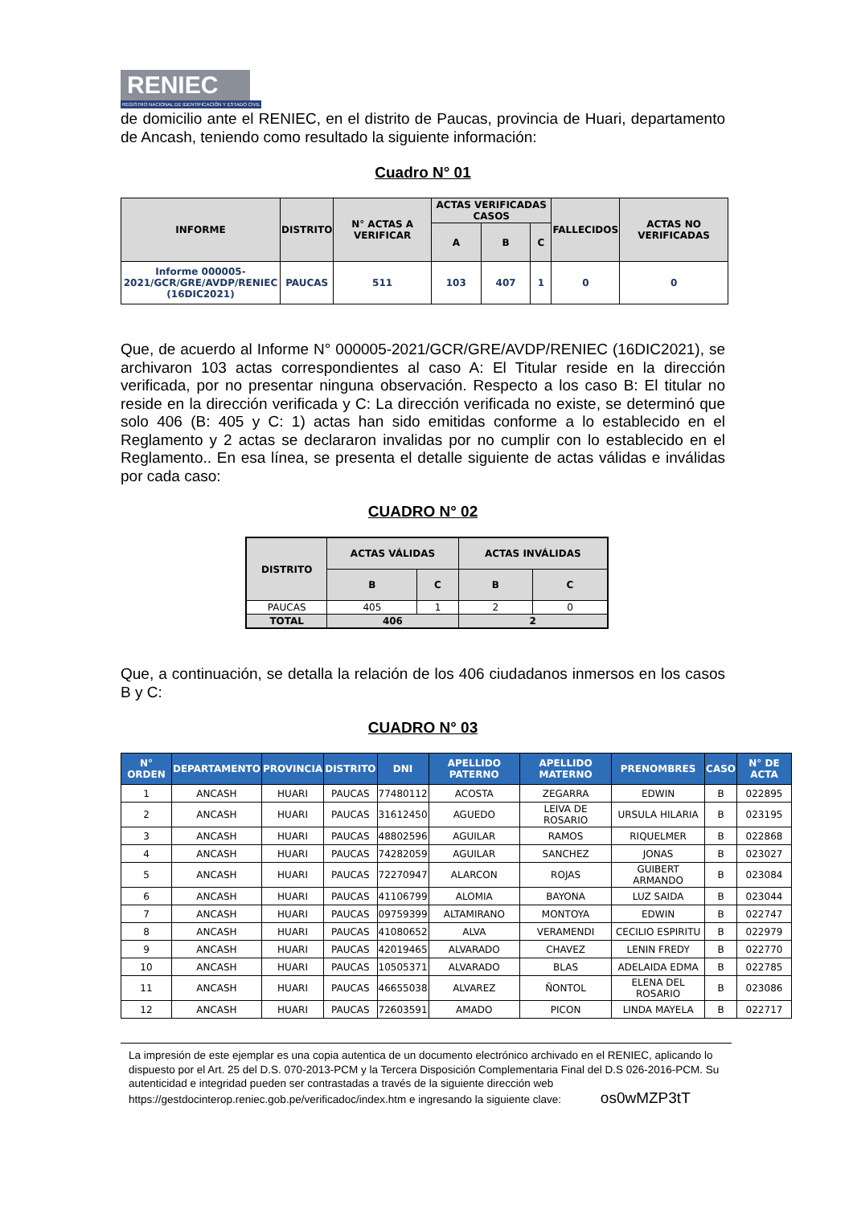RENIEC
REGISTRO NACIONAL DE IDENTIFICACIÓN Y ESTADO CIVIL
de domicilio ante el RENIEC, en el distrito de Paucas, provincia de Huari, departamento de Ancash, teniendo como resultado la siguiente información:
Cuadro N° 01
| INFORME | DISTRITO | N° ACTAS A VERIFICAR | ACTAS VERIFICADAS CASOS | | | FALLECIDOS | ACTAS NO VERIFICADAS |
| --- | --- | --- | --- | --- | --- | --- | --- |
| | | | A | B | C | | |
| Informe 000005-2021/GCR/GRE/AVDP/RENIEC (16DIC2021) | PAUCAS | 511 | 103 | 407 | 1 | 0 | 0 |
Que, de acuerdo al Informe N° 000005-2021/GCR/GRE/AVDP/RENIEC (16DIC2021), se archivaron 103 actas correspondientes al caso A: El Titular reside en la dirección verificada, por no presentar ninguna observación. Respecto a los caso B: El titular no reside en la dirección verificada y C: La dirección verificada no existe, se determinó que solo 406 (B: 405 y C: 1) actas han sido emitidas conforme a lo establecido en el Reglamento y 2 actas se declararon invalidas por no cumplir con lo establecido en el Reglamento.. En esa línea, se presenta el detalle siguiente de actas válidas e inválidas por cada caso:
CUADRO N° 02
| DISTRITO | ACTAS VÁLIDAS | | ACTAS INVÁLIDAS | |
| --- | --- | --- | --- | --- |
| | B | C | B | C |
| PAUCAS | 405 | 1 | 2 | 0 |
| TOTAL | 406 | | 2 | |
Que, a continuación, se detalla la relación de los 406 ciudadanos inmersos en los casos B y C:
CUADRO N° 03
| N° ORDEN | DEPARTAMENTO | PROVINCIA | DISTRITO | DNI | APELLIDO PATERNO | APELLIDO MATERNO | PRENOMBRES | CASO | N° DE ACTA |
| --- | --- | --- | --- | --- | --- | --- | --- | --- | --- |
| 1 | ANCASH | HUARI | PAUCAS | 77480112 | ACOSTA | ZEGARRA | EDWIN | B | 022895 |
| 2 | ANCASH | HUARI | PAUCAS | 31612450 | AGUEDO | LEIVA DE ROSARIO | URSULA HILARIA | B | 023195 |
| 3 | ANCASH | HUARI | PAUCAS | 48802596 | AGUILAR | RAMOS | RIQUELMER | B | 022868 |
| 4 | ANCASH | HUARI | PAUCAS | 74282059 | AGUILAR | SANCHEZ | JONAS | B | 023027 |
| 5 | ANCASH | HUARI | PAUCAS | 72270947 | ALARCON | ROJAS | GUIBERT ARMANDO | B | 023084 |
| 6 | ANCASH | HUARI | PAUCAS | 41106799 | ALOMIA | BAYONA | LUZ SAIDA | B | 023044 |
| 7 | ANCASH | HUARI | PAUCAS | 09759399 | ALTAMIRANO | MONTOYA | EDWIN | B | 022747 |
| 8 | ANCASH | HUARI | PAUCAS | 41080652 | ALVA | VERAMENDI | CECILIO ESPIRITU | B | 022979 |
| 9 | ANCASH | HUARI | PAUCAS | 42019465 | ALVARADO | CHAVEZ | LENIN FREDY | B | 022770 |
| 10 | ANCASH | HUARI | PAUCAS | 10505371 | ALVARADO | BLAS | ADELAIDA EDMA | B | 022785 |
| 11 | ANCASH | HUARI | PAUCAS | 46655038 | ALVAREZ | ÑONTOL | ELENA DEL ROSARIO | B | 023086 |
| 12 | ANCASH | HUARI | PAUCAS | 72603591 | AMADO | PICON | LINDA MAYELA | B | 022717 |
La impresión de este ejemplar es una copia autentica de un documento electrónico archivado en el RENIEC, aplicando lo dispuesto por el Art. 25 del D.S. 070-2013-PCM y la Tercera Disposición Complementaria Final del D.S 026-2016-PCM. Su autenticidad e integridad pueden ser contrastadas a través de la siguiente dirección web https://gestdocinterop.reniec.gob.pe/verificadoc/index.htm e ingresando la siguiente clave: os0wMZP3tT